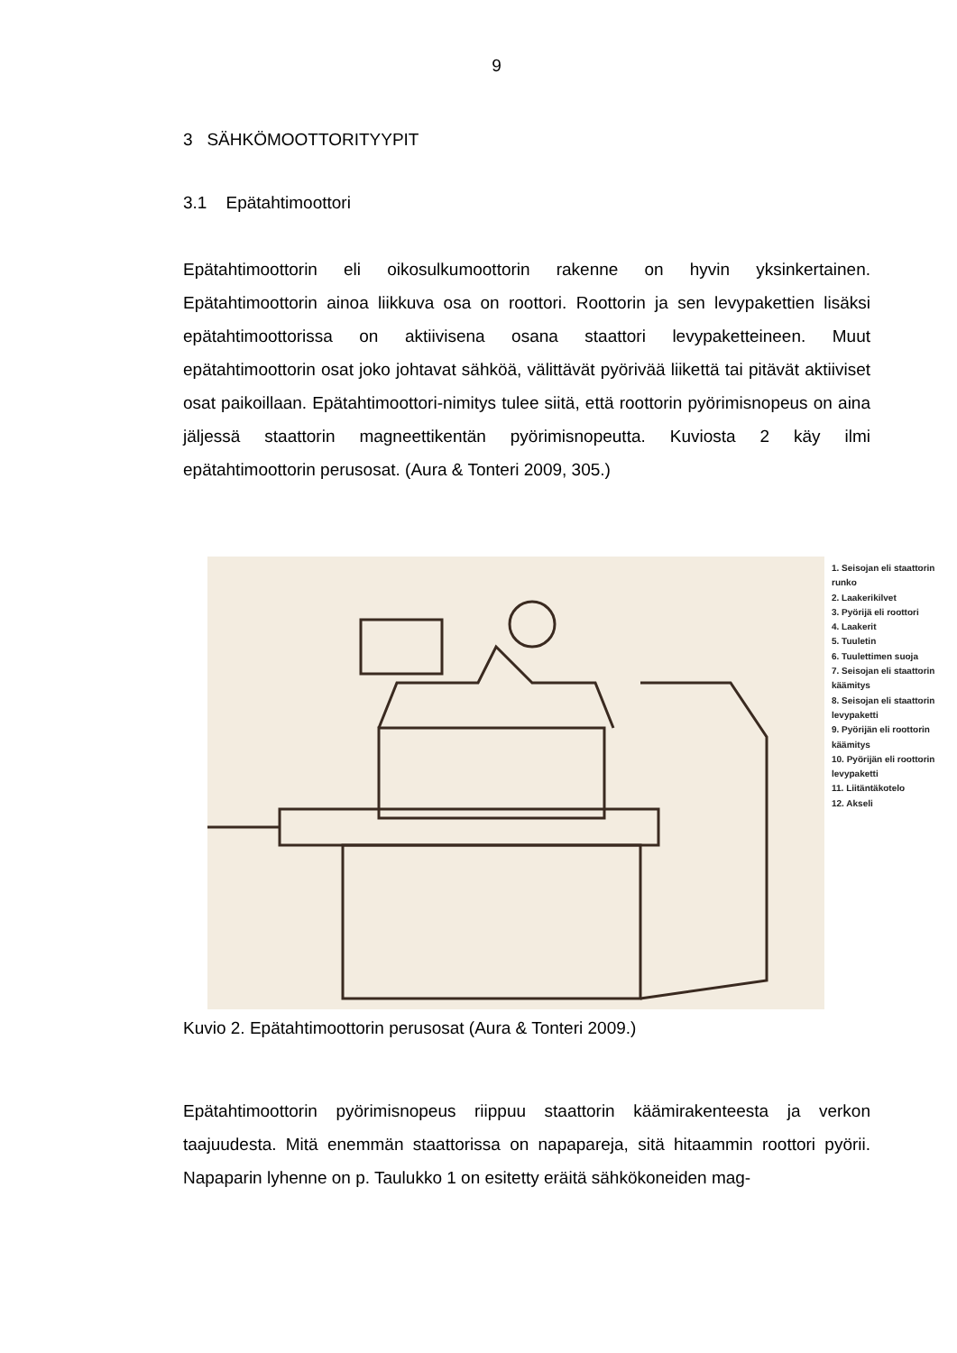9
3 SÄHKÖMOOTTORITYYPIT
3.1 Epätahtimoottori
Epätahtimoottorin eli oikosulkumoottorin rakenne on hyvin yksinkertainen. Epätahtimoottorin ainoa liikkuva osa on roottori. Roottorin ja sen levypakettien lisäksi epätahtimoottorissa on aktiivisena osana staattori levypaketteineen. Muut epätahtimoottorin osat joko johtavat sähköä, välittävät pyörivää liikettä tai pitävät aktiiviset osat paikoillaan. Epätahtimoottori-nimitys tulee siitä, että roottorin pyörimisnopeus on aina jäljessä staattorin magneettikentän pyörimisnopeutta. Kuviosta 2 käy ilmi epätahtimoottorin perusosat. (Aura & Tonteri 2009, 305.)
1. Seisojan eli staattorin runko
2. Laakerikilvet
3. Pyörijä eli roottori
4. Laakerit
5. Tuuletin
6. Tuulettimen suoja
7. Seisojan eli staattorin käämitys
8. Seisojan eli staattorin levypaketti
9. Pyörijän eli roottorin käämitys
10. Pyörijän eli roottorin levypaketti
11. Liitäntäkotelo
12. Akseli
Kuvio 2. Epätahtimoottorin perusosat (Aura & Tonteri 2009.)
Epätahtimoottorin pyörimisnopeus riippuu staattorin käämirakenteesta ja verkon taajuudesta. Mitä enemmän staattorissa on napapareja, sitä hitaammin roottori pyörii. Napaparin lyhenne on p. Taulukko 1 on esitetty eräitä sähkökoneiden mag-